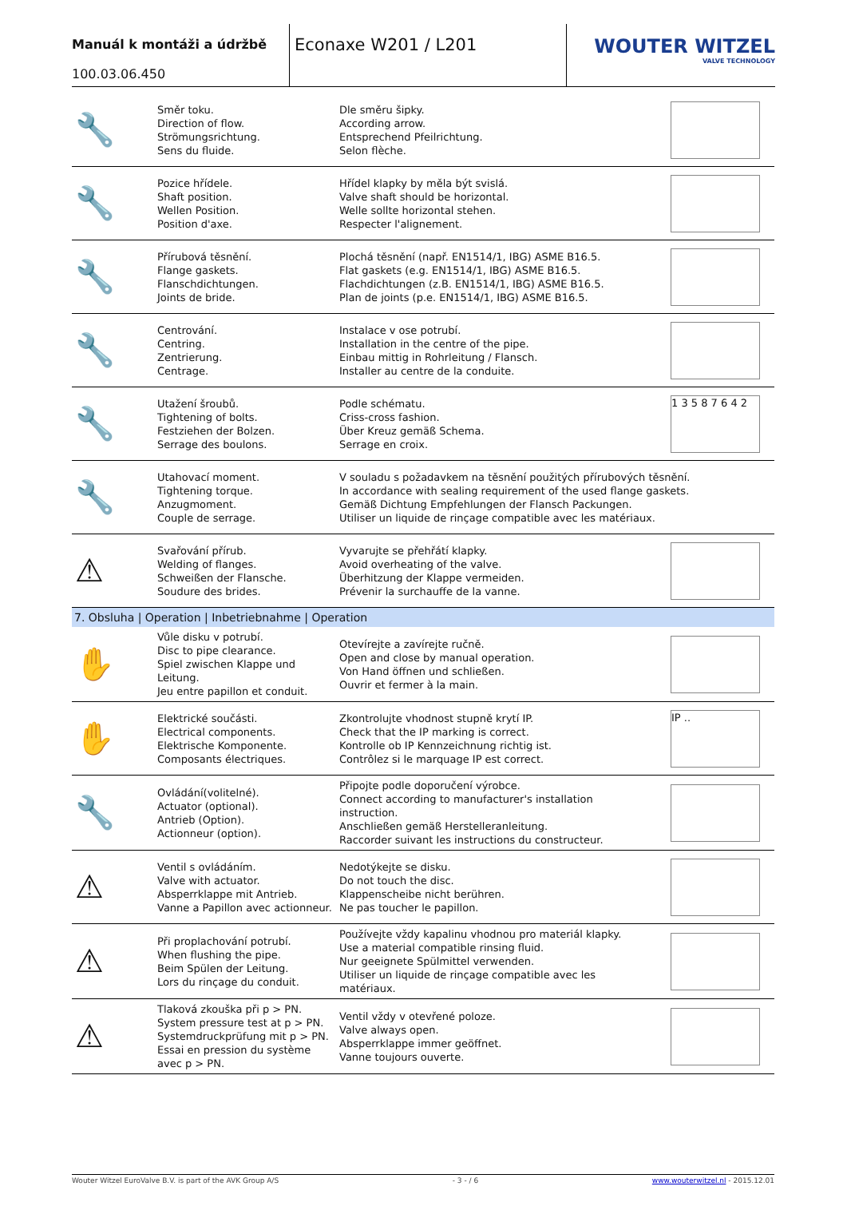Manuál k montáži a údržbě
100.03.06.450
Econaxe W201 / L201 WOUTER WITZEL
VALVE TECHNOLOGY
| 🔧 | Směr toku. Direction of flow. Strömungsrichtung. Sens du fluide. | Dle směru šipky. According arrow. Entsprechend Pfeilrichtung. Selon flèche. | |
| 🔧 | Pozice hřídele. Shaft position. Wellen Position. Position d'axe. | Hřídel klapky by měla být svislá. Valve shaft should be horizontal. Welle sollte horizontal stehen. Respecter l'alignement. | |
| 🔧 | Přírubová těsnění. Flange gaskets. Flanschdichtungen. Joints de bride. | Plochá těsnění (např. EN1514/1, IBG) ASME B16.5. Flat gaskets (e.g. EN1514/1, IBG) ASME B16.5. Flachdichtungen (z.B. EN1514/1, IBG) ASME B16.5. Plan de joints (p.e. EN1514/1, IBG) ASME B16.5. | |
| 🔧 | Centrování. Centring. Zentrierung. Centrage. | Instalace v ose potrubí. Installation in the centre of the pipe. Einbau mittig in Rohrleitung / Flansch. Installer au centre de la conduite. | |
| 🔧 | Utažení šroubů. Tightening of bolts. Festziehen der Bolzen. Serrage des boulons. | Podle schématu. Criss-cross fashion. Über Kreuz gemäß Schema. Serrage en croix. | 1 3 5 8 7 6 4 2 |
| 🔧 | Utahovací moment. Tightening torque. Anzugmoment. Couple de serrage. | V souladu s požadavkem na těsnění použitých přírubových těsnění. In accordance with sealing requirement of the used flange gaskets. Gemäß Dichtung Empfehlungen der Flansch Packungen. Utiliser un liquide de rinçage compatible avec les matériaux. | |
| ⚠ | Svařování přírub. Welding of flanges. Schweißen der Flansche. Soudure des brides. | Vyvarujte se přehřátí klapky. Avoid overheating of the valve. Überhitzung der Klappe vermeiden. Prévenir la surchauffe de la vanne. | |
| 7. Obsluha / Operation / Inbetriebnahme / Operation | | | |
| ✋ | Vůle disku v potrubí. Disc to pipe clearance. Spiel zwischen Klappe und Leitung. Jeu entre papillon et conduit. | Otevírejte a zavírejte ručně. Open and close by manual operation. Von Hand öffnen und schließen. Ouvrir et fermer à la main. | |
| ✋ | Elektrické součásti. Electrical components. Elektrische Komponente. Composants électriques. | Zkontrolujte vhodnost stupně krytí IP. Check that the IP marking is correct. Kontrolle ob IP Kennzeichnung richtig ist. Contrôlez si le marquage IP est correct. | IP .. |
| 🔧 | Ovládání(volitelné). Actuator (optional). Antrieb (Option). Actionneur (option). | Připojte podle doporučení výrobce. Connect according to manufacturer's installation instruction. Anschließen gemäß Herstelleranleitung. Raccorder suivant les instructions du constructeur. | |
| ⚠ | Ventil s ovládáním. Valve with actuator. Absperrklappe mit Antrieb. Vanne a Papillon avec actionneur. | Nedotýkejte se disku. Do not touch the disc. Klappenscheibe nicht berühren. Ne pas toucher le papillon. | |
| ⚠ | Při proplachování potrubí. When flushing the pipe. Beim Spülen der Leitung. Lors du rinçage du conduit. | Používejte vždy kapalinu vhodnou pro materiál klapky. Use a material compatible rinsing fluid. Nur geeignete Spülmittel verwenden. Utiliser un liquide de rinçage compatible avec les matériaux. | |
| ⚠ | Tlaková zkouška při p > PN. System pressure test at p > PN. Systemdruckprüfung mit p > PN. Essai en pression du système avec p > PN. | Ventil vždy v otevřené poloze. Valve always open. Absperrklappe immer geöffnet. Vanne toujours ouverte. | |
Wouter Witzel EuroValve B.V. is part of the AVK Group A/S - 3 - / 6 www.wouterwitzel.nl - 2015.12.01